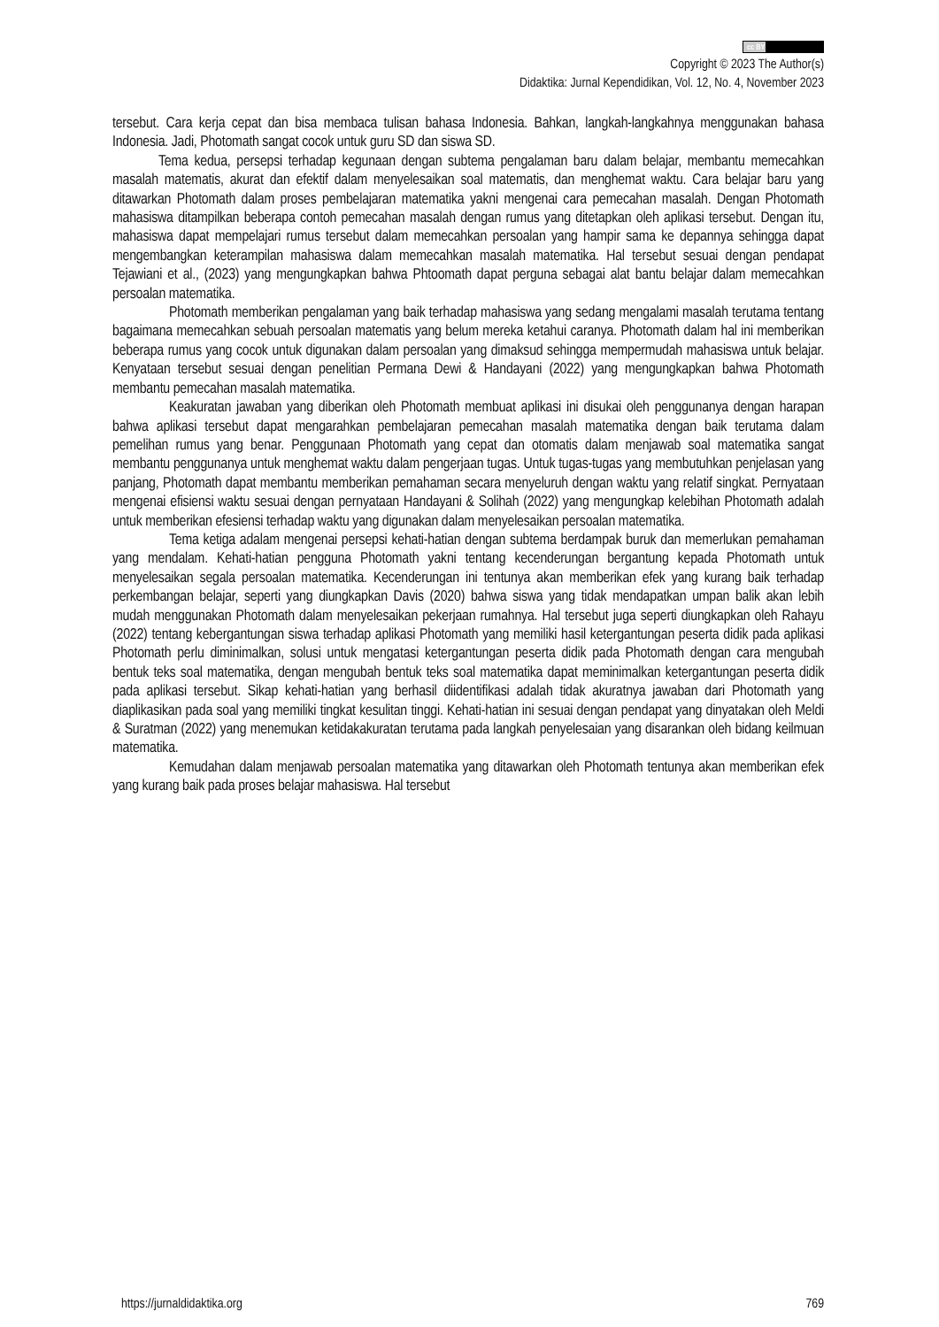cc BY
Copyright © 2023 The Author(s)
Didaktika: Jurnal Kependidikan, Vol. 12, No. 4, November 2023
tersebut. Cara kerja cepat dan bisa membaca tulisan bahasa Indonesia. Bahkan, langkah-langkahnya menggunakan bahasa Indonesia. Jadi, Photomath sangat cocok untuk guru SD dan siswa SD.
Tema kedua, persepsi terhadap kegunaan dengan subtema pengalaman baru dalam belajar, membantu memecahkan masalah matematis, akurat dan efektif dalam menyelesaikan soal matematis, dan menghemat waktu. Cara belajar baru yang ditawarkan Photomath dalam proses pembelajaran matematika yakni mengenai cara pemecahan masalah. Dengan Photomath mahasiswa ditampilkan beberapa contoh pemecahan masalah dengan rumus yang ditetapkan oleh aplikasi tersebut. Dengan itu, mahasiswa dapat mempelajari rumus tersebut dalam memecahkan persoalan yang hampir sama ke depannya sehingga dapat mengembangkan keterampilan mahasiswa dalam memecahkan masalah matematika. Hal tersebut sesuai dengan pendapat Tejawiani et al., (2023) yang mengungkapkan bahwa Phtoomath dapat perguna sebagai alat bantu belajar dalam memecahkan persoalan matematika.
Photomath memberikan pengalaman yang baik terhadap mahasiswa yang sedang mengalami masalah terutama tentang bagaimana memecahkan sebuah persoalan matematis yang belum mereka ketahui caranya. Photomath dalam hal ini memberikan beberapa rumus yang cocok untuk digunakan dalam persoalan yang dimaksud sehingga mempermudah mahasiswa untuk belajar. Kenyataan tersebut sesuai dengan penelitian Permana Dewi & Handayani (2022) yang mengungkapkan bahwa Photomath membantu pemecahan masalah matematika.
Keakuratan jawaban yang diberikan oleh Photomath membuat aplikasi ini disukai oleh penggunanya dengan harapan bahwa aplikasi tersebut dapat mengarahkan pembelajaran pemecahan masalah matematika dengan baik terutama dalam pemelihan rumus yang benar. Penggunaan Photomath yang cepat dan otomatis dalam menjawab soal matematika sangat membantu penggunanya untuk menghemat waktu dalam pengerjaan tugas. Untuk tugas-tugas yang membutuhkan penjelasan yang panjang, Photomath dapat membantu memberikan pemahaman secara menyeluruh dengan waktu yang relatif singkat. Pernyataan mengenai efisiensi waktu sesuai dengan pernyataan Handayani & Solihah (2022) yang mengungkap kelebihan Photomath adalah untuk memberikan efesiensi terhadap waktu yang digunakan dalam menyelesaikan persoalan matematika.
Tema ketiga adalam mengenai persepsi kehati-hatian dengan subtema berdampak buruk dan memerlukan pemahaman yang mendalam. Kehati-hatian pengguna Photomath yakni tentang kecenderungan bergantung kepada Photomath untuk menyelesaikan segala persoalan matematika. Kecenderungan ini tentunya akan memberikan efek yang kurang baik terhadap perkembangan belajar, seperti yang diungkapkan Davis (2020) bahwa siswa yang tidak mendapatkan umpan balik akan lebih mudah menggunakan Photomath dalam menyelesaikan pekerjaan rumahnya. Hal tersebut juga seperti diungkapkan oleh Rahayu (2022) tentang kebergantungan siswa terhadap aplikasi Photomath yang memiliki hasil ketergantungan peserta didik pada aplikasi Photomath perlu diminimalkan, solusi untuk mengatasi ketergantungan peserta didik pada Photomath dengan cara mengubah bentuk teks soal matematika, dengan mengubah bentuk teks soal matematika dapat meminimalkan ketergantungan peserta didik pada aplikasi tersebut. Sikap kehati-hatian yang berhasil diidentifikasi adalah tidak akuratnya jawaban dari Photomath yang diaplikasikan pada soal yang memiliki tingkat kesulitan tinggi. Kehati-hatian ini sesuai dengan pendapat yang dinyatakan oleh Meldi & Suratman (2022) yang menemukan ketidakakuratan terutama pada langkah penyelesaian yang disarankan oleh bidang keilmuan matematika.
Kemudahan dalam menjawab persoalan matematika yang ditawarkan oleh Photomath tentunya akan memberikan efek yang kurang baik pada proses belajar mahasiswa. Hal tersebut
https://jurnaldidaktika.org 769